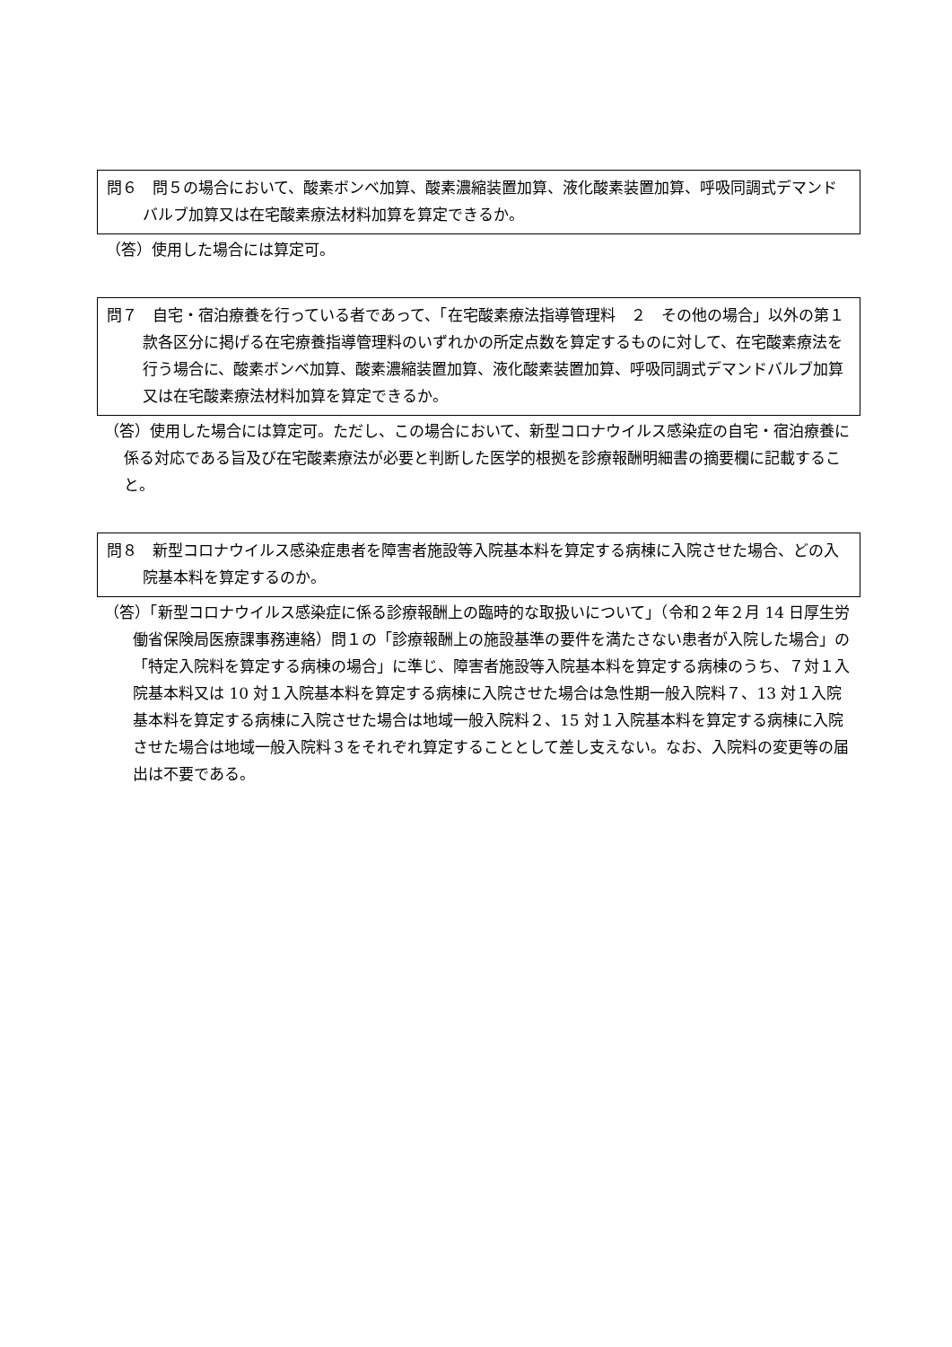問６　問５の場合において、酸素ボンベ加算、酸素濃縮装置加算、液化酸素装置加算、呼吸同調式デマンドバルブ加算又は在宅酸素療法材料加算を算定できるか。
（答）使用した場合には算定可。
問７　自宅・宿泊療養を行っている者であって、「在宅酸素療法指導管理料　２　その他の場合」以外の第１款各区分に掲げる在宅療養指導管理料のいずれかの所定点数を算定するものに対して、在宅酸素療法を行う場合に、酸素ボンベ加算、酸素濃縮装置加算、液化酸素装置加算、呼吸同調式デマンドバルブ加算又は在宅酸素療法材料加算を算定できるか。
（答）使用した場合には算定可。ただし、この場合において、新型コロナウイルス感染症の自宅・宿泊療養に係る対応である旨及び在宅酸素療法が必要と判断した医学的根拠を診療報酬明細書の摘要欄に記載すること。
問８　新型コロナウイルス感染症患者を障害者施設等入院基本料を算定する病棟に入院させた場合、どの入院基本料を算定するのか。
（答）「新型コロナウイルス感染症に係る診療報酬上の臨時的な取扱いについて」（令和２年２月 14 日厚生労働省保険局医療課事務連絡）問１の「診療報酬上の施設基準の要件を満たさない患者が入院した場合」の「特定入院料を算定する病棟の場合」に準じ、障害者施設等入院基本料を算定する病棟のうち、７対１入院基本料又は 10 対１入院基本料を算定する病棟に入院させた場合は急性期一般入院料７、13 対１入院基本料を算定する病棟に入院させた場合は地域一般入院料２、15 対１入院基本料を算定する病棟に入院させた場合は地域一般入院料３をそれぞれ算定することとして差し支えない。なお、入院料の変更等の届出は不要である。